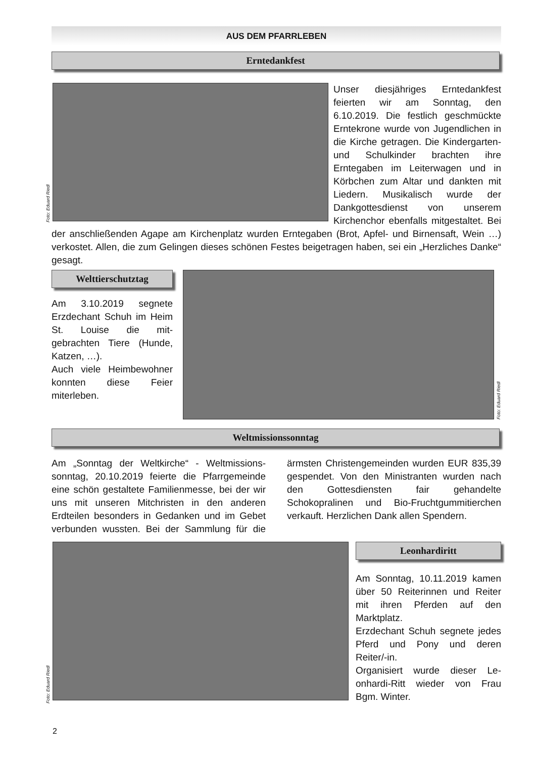AUS DEM PFARRLEBEN
Erntedankfest
Foto: Eduard Riedl
Unser diesjähriges Erntedank­fest feierten wir am Sonntag, den 6.10.2019. Die festlich ge­schmückte Erntekrone wurde von Jugendlichen in die Kirche getra­gen. Die Kindergarten- und Schul­kinder brachten ihre Erntegaben im Leiterwagen und in Körbchen zum Altar und dankten mit Liedern. Musikalisch wurde der Dankgot­tesdienst von unserem Kirchen­chor ebenfalls mitgestaltet. Bei der anschließenden Agape am Kirchenplatz wurden Erntega­ben (Brot, Apfel- und Birnensaft, Wein …) verkostet. Allen, die zum Gelingen dieses schönen Festes beigetragen haben, sei ein „Herzliches Danke“ gesagt.
Welttierschutztag
Am 3.10.2019 segne­te Erzdechant Schuh im Heim St. Louise die mit­gebrachten Tiere (Hunde, Katzen, …).
Auch viele Heimbewoh­ner konnten diese Feier miterleben.
Foto: Eduard Riedl
Weltmissionssonntag
Am „Sonntag der Weltkirche“ - Weltmissions­sonntag, 20.10.2019 feierte die Pfarrgemein­de eine schön gestaltete Familienmesse, bei der wir uns mit unseren Mitchristen in den anderen Erdteilen besonders in Gedanken und im Gebet verbunden wussten. Bei der Sammlung für die ärmsten Christengemein­den wurden EUR 835,39 gespendet. Von den Ministranten wurden nach den Gottes­diensten fair gehandelte Schokopralinen und Bio-Fruchtgummitierchen verkauft. Herz­lichen Dank allen Spendern.
Foto: Eduard Riedl
Leonhardiritt
Am Sonntag, 10.11.2019 ka­men über 50 Reiterinnen und Reiter mit ihren Pferden auf den Marktplatz.
Erzdechant Schuh segnete je­des Pferd und Pony und deren Reiter/-in.
Organisiert wurde dieser Le­onhardi-Ritt wieder von Frau Bgm. Winter.
2